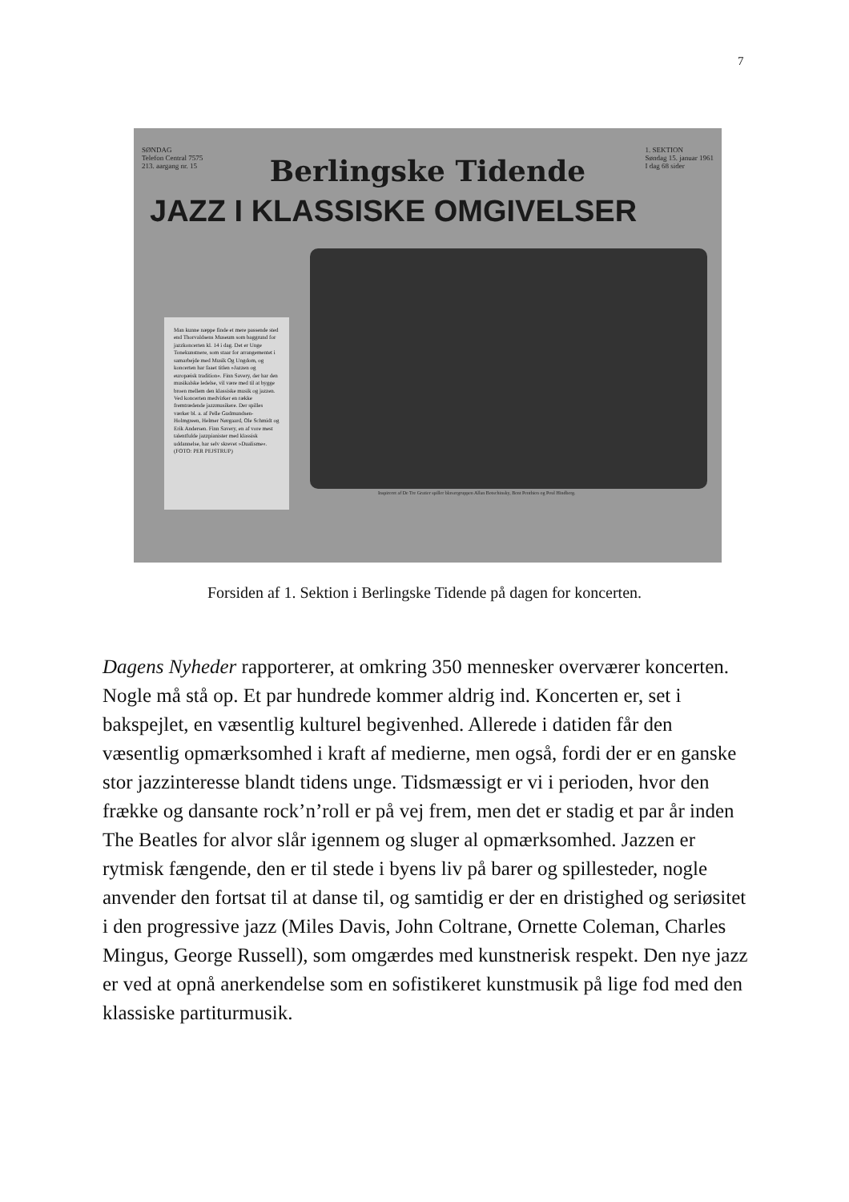7
SØNDAG
Telefon Central 7575
213. aargang nr. 15 1. SEKTION
Søndag 15. januar 1961
I dag 68 sider
Berlingske Tidende
JAZZ I KLASSISKE OMGIVELSER
Man kunne næppe finde et mere passende sted end Thorvaldsens Museum som baggrund for jazzkoncerten kl. 14 i dag. Det er Unge Tonekunstnere, som staar for arrangementet i samarbejde med Musik Og Ungdom, og koncerten har faaet titlen »Jazzen og europæisk tradition«. Finn Savery, der har den musikalske ledelse, vil være med til at bygge broen mellem den klassiske musik og jazzen. Ved koncerten medvirker en række fremtrædende jazzmusikere. Der spilles værker bl. a. af Pelle Gudmundsen-Holmgreen, Helmer Nørgaard, Ole Schmidt og Erik Andersen. Finn Savery, en af vore mest talentfulde jazzpianister med klassisk uddannelse, har selv skrevet »Dualisme«. (FOTO: PER PEJSTRUP)
Inspireret af De Tre Gratier spiller blæsergruppen Allan Botschinsky, Bent Penthien og Poul Hindberg.
Forsiden af 1. Sektion i Berlingske Tidende på dagen for koncerten.
Dagens Nyheder rapporterer, at omkring 350 mennesker overværer koncerten. Nogle må stå op. Et par hundrede kommer aldrig ind. Koncerten er, set i bakspejlet, en væsentlig kulturel begivenhed. Allerede i datiden får den væsentlig opmærksomhed i kraft af medierne, men også, fordi der er en ganske stor jazzinteresse blandt tidens unge. Tidsmæssigt er vi i perioden, hvor den frække og dansante rock’n’roll er på vej frem, men det er stadig et par år inden The Beatles for alvor slår igennem og sluger al opmærksomhed. Jazzen er rytmisk fængende, den er til stede i byens liv på barer og spillesteder, nogle anvender den fortsat til at danse til, og samtidig er der en dristighed og seriøsitet i den progressive jazz (Miles Davis, John Coltrane, Ornette Coleman, Charles Mingus, George Russell), som omgærdes med kunstnerisk respekt. Den nye jazz er ved at opnå anerkendelse som en sofistikeret kunstmusik på lige fod med den klassiske partiturmusik.